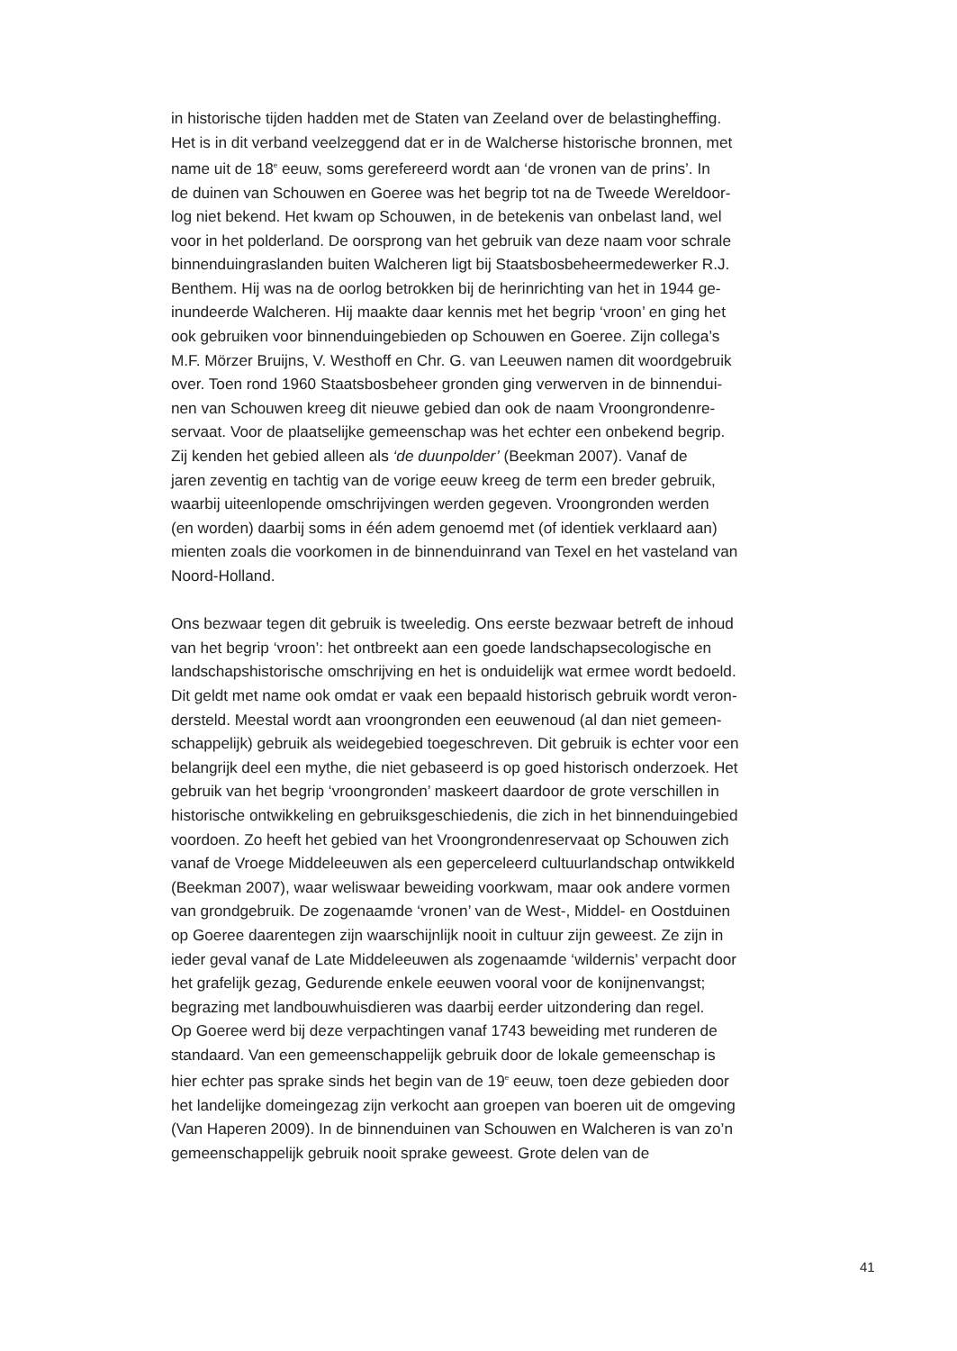in historische tijden hadden met de Staten van Zeeland over de belastingheffing.
Het is in dit verband veelzeggend dat er in de Walcherse historische bronnen, met
name uit de 18<sup>e</sup> eeuw, soms gerefereerd wordt aan ‘de vronen van de prins’. In
de duinen van Schouwen en Goeree was het begrip tot na de Tweede Wereldoor-
log niet bekend. Het kwam op Schouwen, in de betekenis van onbelast land, wel
voor in het polderland. De oorsprong van het gebruik van deze naam voor schrale
binnenduingraslanden buiten Walcheren ligt bij Staatsbosbeheermedewerker R.J.
Benthem. Hij was na de oorlog betrokken bij de herinrichting van het in 1944 ge-
inundeerde Walcheren. Hij maakte daar kennis met het begrip ‘vroon’ en ging het
ook gebruiken voor binnenduingebieden op Schouwen en Goeree. Zijn collega’s
M.F. Mörzer Bruijns, V. Westhoff en Chr. G. van Leeuwen namen dit woordgebruik
over. Toen rond 1960 Staatsbosbeheer gronden ging verwerven in de binnendui-
nen van Schouwen kreeg dit nieuwe gebied dan ook de naam Vroongrondenre-
servaat. Voor de plaatselijke gemeenschap was het echter een onbekend begrip.
Zij kenden het gebied alleen als ‘de duunpolder’ (Beekman 2007). Vanaf de
jaren zeventig en tachtig van de vorige eeuw kreeg de term een breder gebruik,
waarbij uiteenlopende omschrijvingen werden gegeven. Vroongronden werden
(en worden) daarbij soms in één adem genoemd met (of identiek verklaard aan)
mienten zoals die voorkomen in de binnenduinrand van Texel en het vasteland van
Noord-Holland.
Ons bezwaar tegen dit gebruik is tweeledig. Ons eerste bezwaar betreft de inhoud
van het begrip ‘vroon’: het ontbreekt aan een goede landschapsecologische en
landschapshistorische omschrijving en het is onduidelijk wat ermee wordt bedoeld.
Dit geldt met name ook omdat er vaak een bepaald historisch gebruik wordt veron-
dersteld. Meestal wordt aan vroongronden een eeuwenoud (al dan niet gemeen-
schappelijk) gebruik als weidegebied toegeschreven. Dit gebruik is echter voor een
belangrijk deel een mythe, die niet gebaseerd is op goed historisch onderzoek. Het
gebruik van het begrip ‘vroongronden’ maskeert daardoor de grote verschillen in
historische ontwikkeling en gebruiksgeschiedenis, die zich in het binnenduingebied
voordoen. Zo heeft het gebied van het Vroongrondenreservaat op Schouwen zich
vanaf de Vroege Middeleeuwen als een geperceleerd cultuurlandschap ontwikkeld
(Beekman 2007), waar weliswaar beweiding voorkwam, maar ook andere vormen
van grondgebruik. De zogenaamde ‘vronen’ van de West-, Middel- en Oostduinen
op Goeree daarentegen zijn waarschijnlijk nooit in cultuur zijn geweest. Ze zijn in
ieder geval vanaf de Late Middeleeuwen als zogenaamde ‘wildernis’ verpacht door
het grafelijk gezag, Gedurende enkele eeuwen vooral voor de konijnenvangst;
begrazing met landbouwhuisdieren was daarbij eerder uitzondering dan regel.
Op Goeree werd bij deze verpachtingen vanaf 1743 beweiding met runderen de
standaard. Van een gemeenschappelijk gebruik door de lokale gemeenschap is
hier echter pas sprake sinds het begin van de 19<sup>e</sup> eeuw, toen deze gebieden door
het landelijke domeingezag zijn verkocht aan groepen van boeren uit de omgeving
(Van Haperen 2009). In de binnenduinen van Schouwen en Walcheren is van zo’n
gemeenschappelijk gebruik nooit sprake geweest. Grote delen van de
41